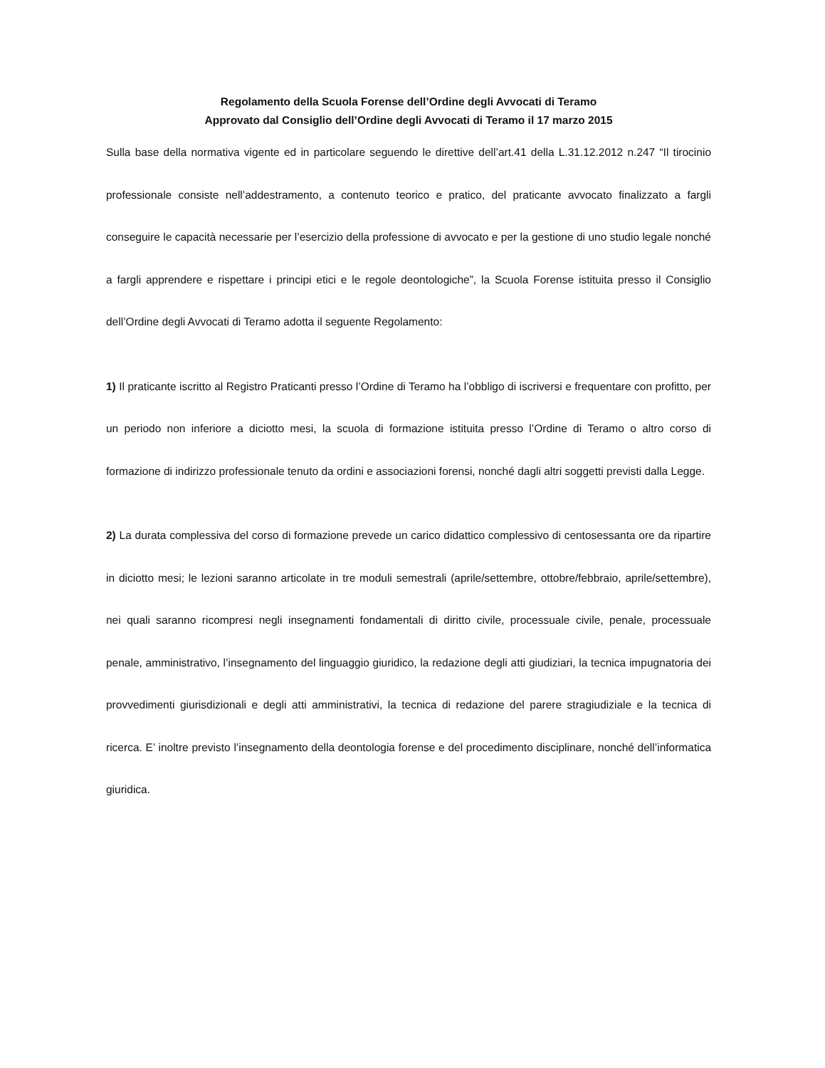Regolamento della Scuola Forense dell’Ordine degli Avvocati di Teramo
Approvato dal Consiglio dell’Ordine degli Avvocati di Teramo il 17 marzo 2015
Sulla base della normativa vigente ed in particolare seguendo le direttive dell’art.41 della L.31.12.2012 n.247 “Il tirocinio professionale consiste nell’addestramento, a contenuto teorico e pratico, del praticante avvocato finalizzato a fargli conseguire le capacità necessarie per l’esercizio della professione di avvocato e per la gestione di uno studio legale nonché a fargli apprendere e rispettare i principi etici e le regole deontologiche”, la Scuola Forense istituita presso il Consiglio dell’Ordine degli Avvocati di Teramo adotta il seguente Regolamento:
1) Il praticante iscritto al Registro Praticanti presso l’Ordine di Teramo ha l’obbligo di iscriversi e frequentare con profitto, per un periodo non inferiore a diciotto mesi, la scuola di formazione istituita presso l’Ordine di Teramo o altro corso di formazione di indirizzo professionale tenuto da ordini e associazioni forensi, nonché dagli altri soggetti previsti dalla Legge.
2) La durata complessiva del corso di formazione prevede un carico didattico complessivo di centosessanta ore da ripartire in diciotto mesi; le lezioni saranno articolate in tre moduli semestrali (aprile/settembre, ottobre/febbraio, aprile/settembre), nei quali saranno ricompresi negli insegnamenti fondamentali di diritto civile, processuale civile, penale, processuale penale, amministrativo, l’insegnamento del linguaggio giuridico, la redazione degli atti giudiziari, la tecnica impugnatoria dei provvedimenti giurisdizionali e degli atti amministrativi, la tecnica di redazione del parere stragiudiziale e la tecnica di ricerca. E’ inoltre previsto l’insegnamento della deontologia forense e del procedimento disciplinare, nonché dell’informatica giuridica.